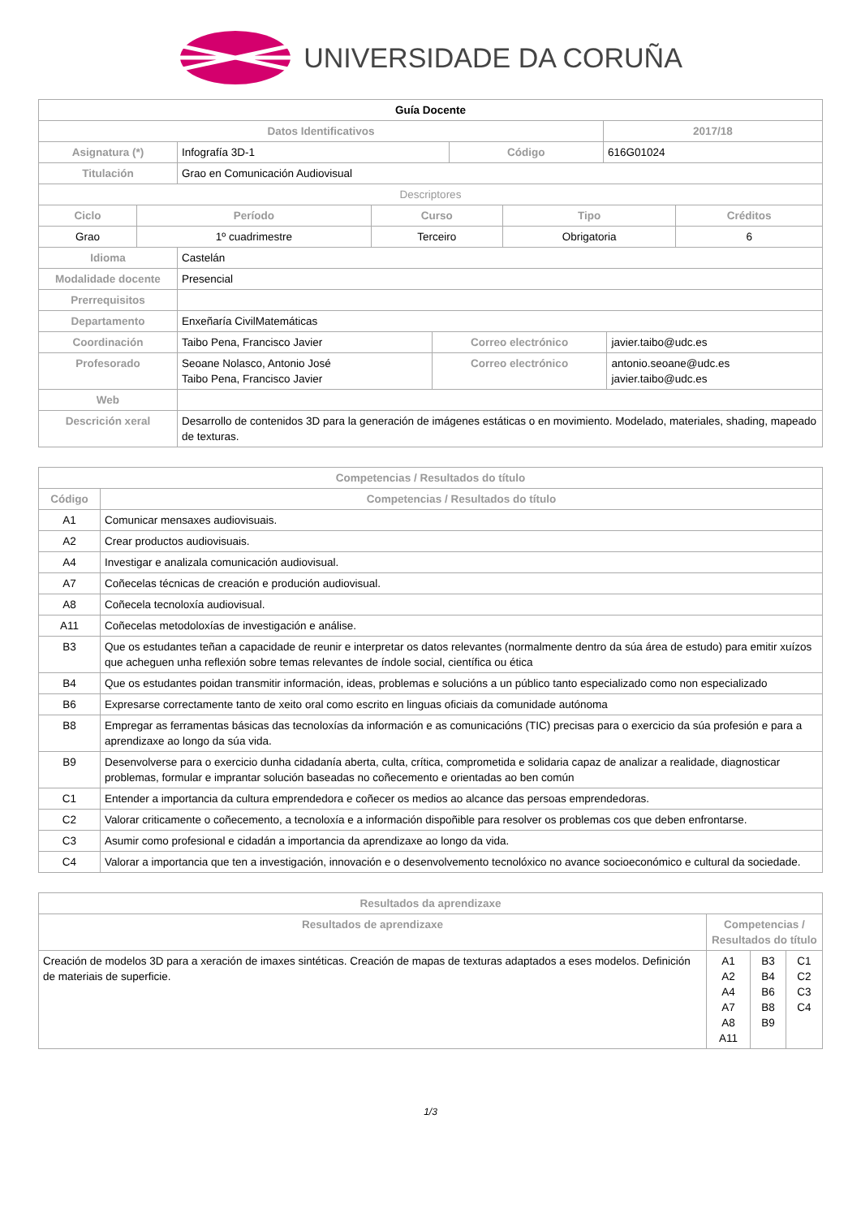UNIVERSIDADE DA CORUÑA
| Guía Docente | | | |
| --- | --- | --- | --- |
| Datos Identificativos | | | 2017/18 |
| Asignatura (*) | Infografía 3D-1 | Código | 616G01024 |
| Titulación | Grao en Comunicación Audiovisual | | |
| Descriptores | | | |
| Ciclo | Período | Curso | Tipo | Créditos |
| --- | --- | --- | --- | --- |
| Grao | 1º cuadrimestre | Terceiro | Obrigatoria | 6 |
| Idioma | Castelán | | |
| Modalidade docente | Presencial | | |
| Prerrequisitos | | | |
| Departamento | Enxeñaría CivilMatemáticas | | |
| Coordinación | Taibo Pena, Francisco Javier | Correo electrónico | javier.taibo@udc.es |
| Profesorado | Seoane Nolasco, Antonio José Taibo Pena, Francisco Javier | Correo electrónico | antonio.seoane@udc.es javier.taibo@udc.es |
| Web | | | |
| Descrición xeral | Desarrollo de contenidos 3D para la generación de imágenes estáticas o en movimiento. Modelado, materiales, shading, mapeado de texturas. | | |
| Competencias / Resultados do título | |
| --- | --- |
| Código | Competencias / Resultados do título |
| A1 | Comunicar mensaxes audiovisuais. |
| A2 | Crear productos audiovisuais. |
| A4 | Investigar e analizala comunicación audiovisual. |
| A7 | Coñecelas técnicas de creación e produción audiovisual. |
| A8 | Coñecela tecnoloxía audiovisual. |
| A11 | Coñecelas metodoloxías de investigación e análise. |
| B3 | Que os estudantes teñan a capacidade de reunir e interpretar os datos relevantes (normalmente dentro da súa área de estudo) para emitir xuízos que acheguen unha reflexión sobre temas relevantes de índole social, científica ou ética |
| B4 | Que os estudantes poidan transmitir información, ideas, problemas e solucións a un público tanto especializado como non especializado |
| B6 | Expresarse correctamente tanto de xeito oral como escrito en linguas oficiais da comunidade autónoma |
| B8 | Empregar as ferramentas básicas das tecnoloxías da información e as comunicacións (TIC) precisas para o exercicio da súa profesión e para a aprendizaxe ao longo da súa vida. |
| B9 | Desenvolverse para o exercicio dunha cidadanía aberta, culta, crítica, comprometida e solidaria capaz de analizar a realidade, diagnosticar problemas, formular e imprantar solución baseadas no coñecemento e orientadas ao ben común |
| C1 | Entender a importancia da cultura emprendedora e coñecer os medios ao alcance das persoas emprendedoras. |
| C2 | Valorar criticamente o coñecemento, a tecnoloxía e a información dispoñible para resolver os problemas cos que deben enfrontarse. |
| C3 | Asumir como profesional e cidadán a importancia da aprendizaxe ao longo da vida. |
| C4 | Valorar a importancia que ten a investigación, innovación e o desenvolvemento tecnolóxico no avance socioeconómico e cultural da sociedade. |
| Resultados da aprendizaxe | | | |
| --- | --- | --- | --- |
| Resultados de aprendizaxe | Competencias / Resultados do título | | |
| Creación de modelos 3D para a xeración de imaxes sintéticas. Creación de mapas de texturas adaptados a eses modelos. Definición de materiais de superficie. | A1 A2 A4 A7 A8 A11 | B3 B4 B6 B8 B9 | C1 C2 C3 C4 |
1/3